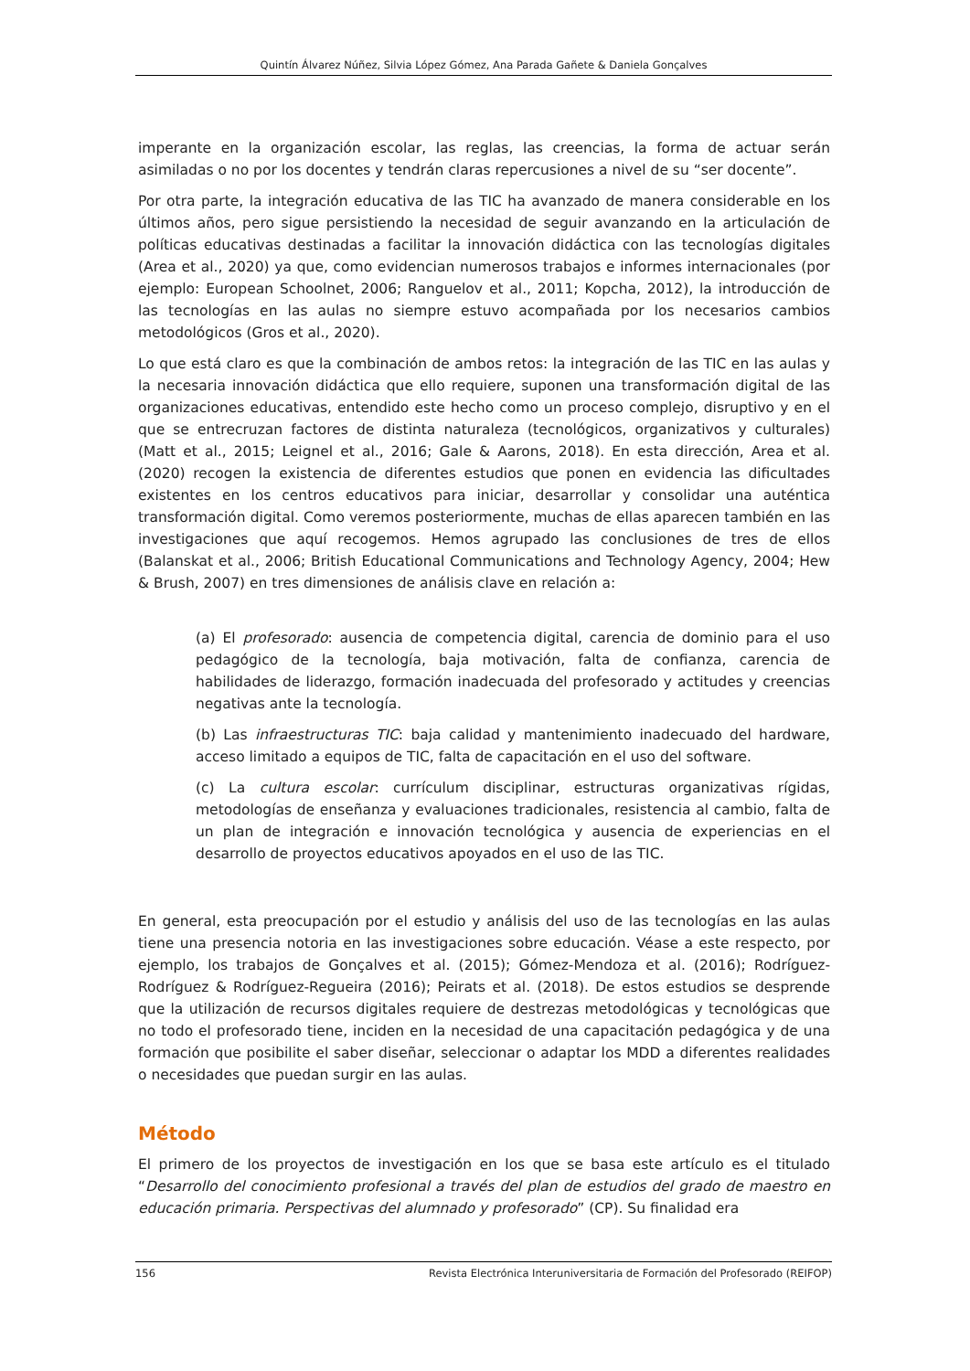Quintín Álvarez Núñez, Silvia López Gómez, Ana Parada Gañete & Daniela Gonçalves
imperante en la organización escolar, las reglas, las creencias, la forma de actuar serán asimiladas o no por los docentes y tendrán claras repercusiones a nivel de su “ser docente”.
Por otra parte, la integración educativa de las TIC ha avanzado de manera considerable en los últimos años, pero sigue persistiendo la necesidad de seguir avanzando en la articulación de políticas educativas destinadas a facilitar la innovación didáctica con las tecnologías digitales (Area et al., 2020) ya que, como evidencian numerosos trabajos e informes internacionales (por ejemplo: European Schoolnet, 2006; Ranguelov et al., 2011; Kopcha, 2012), la introducción de las tecnologías en las aulas no siempre estuvo acompañada por los necesarios cambios metodológicos (Gros et al., 2020).
Lo que está claro es que la combinación de ambos retos: la integración de las TIC en las aulas y la necesaria innovación didáctica que ello requiere, suponen una transformación digital de las organizaciones educativas, entendido este hecho como un proceso complejo, disruptivo y en el que se entrecruzan factores de distinta naturaleza (tecnológicos, organizativos y culturales) (Matt et al., 2015; Leignel et al., 2016; Gale & Aarons, 2018). En esta dirección, Area et al. (2020) recogen la existencia de diferentes estudios que ponen en evidencia las dificultades existentes en los centros educativos para iniciar, desarrollar y consolidar una auténtica transformación digital. Como veremos posteriormente, muchas de ellas aparecen también en las investigaciones que aquí recogemos. Hemos agrupado las conclusiones de tres de ellos (Balanskat et al., 2006; British Educational Communications and Technology Agency, 2004; Hew & Brush, 2007) en tres dimensiones de análisis clave en relación a:
(a) El profesorado: ausencia de competencia digital, carencia de dominio para el uso pedagógico de la tecnología, baja motivación, falta de confianza, carencia de habilidades de liderazgo, formación inadecuada del profesorado y actitudes y creencias negativas ante la tecnología.
(b) Las infraestructuras TIC: baja calidad y mantenimiento inadecuado del hardware, acceso limitado a equipos de TIC, falta de capacitación en el uso del software.
(c) La cultura escolar: currículum disciplinar, estructuras organizativas rígidas, metodologías de enseñanza y evaluaciones tradicionales, resistencia al cambio, falta de un plan de integración e innovación tecnológica y ausencia de experiencias en el desarrollo de proyectos educativos apoyados en el uso de las TIC.
En general, esta preocupación por el estudio y análisis del uso de las tecnologías en las aulas tiene una presencia notoria en las investigaciones sobre educación. Véase a este respecto, por ejemplo, los trabajos de Gonçalves et al. (2015); Gómez-Mendoza et al. (2016); Rodríguez-Rodríguez & Rodríguez-Regueira (2016); Peirats et al. (2018). De estos estudios se desprende que la utilización de recursos digitales requiere de destrezas metodológicas y tecnológicas que no todo el profesorado tiene, inciden en la necesidad de una capacitación pedagógica y de una formación que posibilite el saber diseñar, seleccionar o adaptar los MDD a diferentes realidades o necesidades que puedan surgir en las aulas.
Método
El primero de los proyectos de investigación en los que se basa este artículo es el titulado “Desarrollo del conocimiento profesional a través del plan de estudios del grado de maestro en educación primaria. Perspectivas del alumnado y profesorado” (CP). Su finalidad era
156 Revista Electrónica Interuniversitaria de Formación del Profesorado (REIFOP)